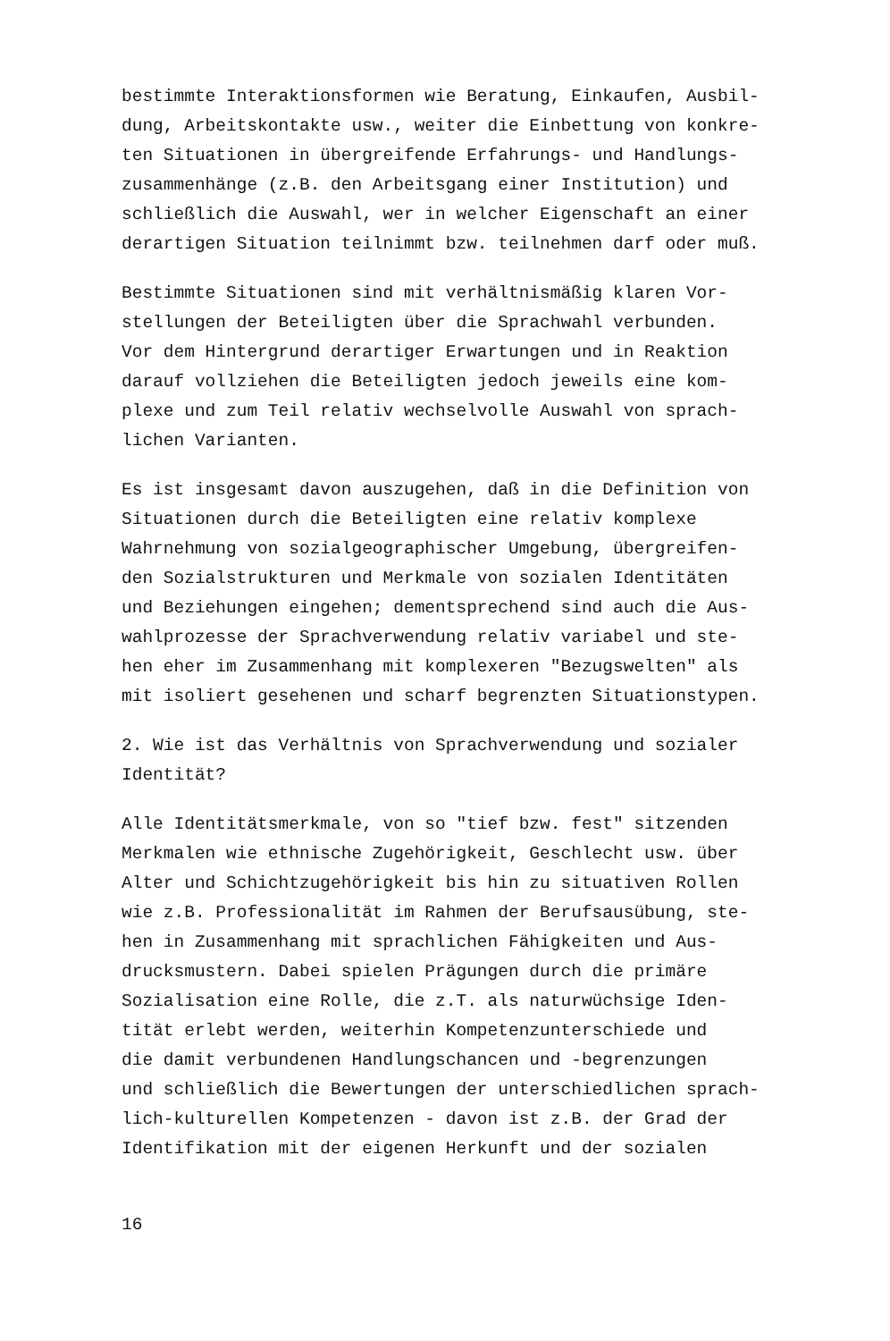bestimmte Interaktionsformen wie Beratung, Einkaufen, Ausbil- dung, Arbeitskontakte usw., weiter die Einbettung von konkre- ten Situationen in übergreifende Erfahrungs- und Handlungs- zusammenhänge (z.B. den Arbeitsgang einer Institution) und schließlich die Auswahl, wer in welcher Eigenschaft an einer derartigen Situation teilnimmt bzw. teilnehmen darf oder muß.
Bestimmte Situationen sind mit verhältnismäßig klaren Vor- stellungen der Beteiligten über die Sprachwahl verbunden. Vor dem Hintergrund derartiger Erwartungen und in Reaktion darauf vollziehen die Beteiligten jedoch jeweils eine kom- plexe und zum Teil relativ wechselvolle Auswahl von sprach- lichen Varianten.
Es ist insgesamt davon auszugehen, daß in die Definition von Situationen durch die Beteiligten eine relativ komplexe Wahrnehmung von sozialgeographischer Umgebung, übergreifen- den Sozialstrukturen und Merkmale von sozialen Identitäten und Beziehungen eingehen; dementsprechend sind auch die Aus- wahlprozesse der Sprachverwendung relativ variabel und ste- hen eher im Zusammenhang mit komplexeren "Bezugswelten" als mit isoliert gesehenen und scharf begrenzten Situationstypen.
2. Wie ist das Verhältnis von Sprachverwendung und sozialer Identität?
Alle Identitätsmerkmale, von so "tief bzw. fest" sitzenden Merkmalen wie ethnische Zugehörigkeit, Geschlecht usw. über Alter und Schichtzugehörigkeit bis hin zu situativen Rollen wie z.B. Professionalität im Rahmen der Berufsausübung, ste- hen in Zusammenhang mit sprachlichen Fähigkeiten und Aus- drucksmustern. Dabei spielen Prägungen durch die primäre Sozialisation eine Rolle, die z.T. als naturwüchsige Iden- tität erlebt werden, weiterhin Kompetenzunterschiede und die damit verbundenen Handlungschancen und -begrenzungen und schließlich die Bewertungen der unterschiedlichen sprach- lich-kulturellen Kompetenzen - davon ist z.B. der Grad der Identifikation mit der eigenen Herkunft und der sozialen
16